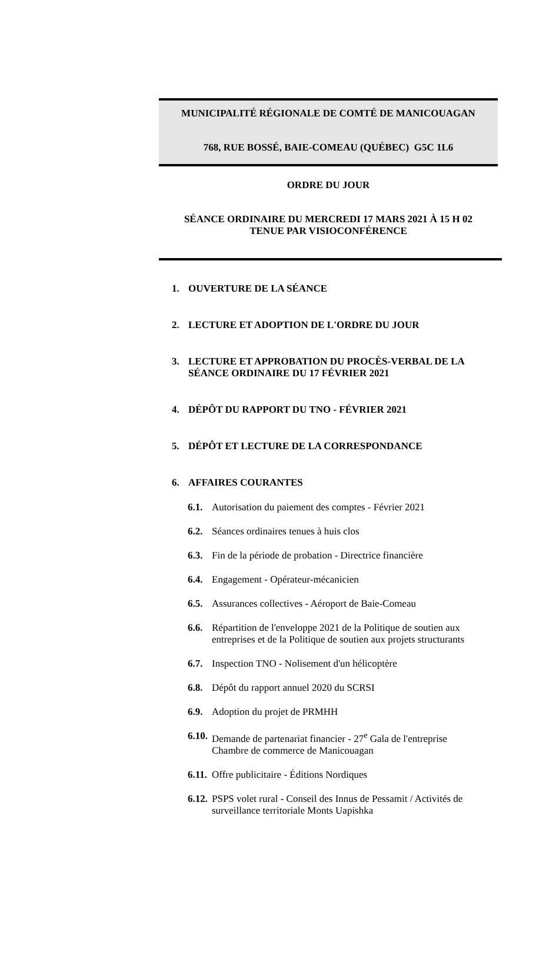MUNICIPALITÉ RÉGIONALE DE COMTÉ DE MANICOUAGAN
768, RUE BOSSÉ, BAIE-COMEAU (QUÉBEC) G5C 1L6
ORDRE DU JOUR
SÉANCE ORDINAIRE DU MERCREDI 17 MARS 2021 À 15 H 02
TENUE PAR VISIOCONFÉRENCE
1. OUVERTURE DE LA SÉANCE
2. LECTURE ET ADOPTION DE L'ORDRE DU JOUR
3. LECTURE ET APPROBATION DU PROCÈS-VERBAL DE LA
SÉANCE ORDINAIRE DU 17 FÉVRIER 2021
4. DÉPÔT DU RAPPORT DU TNO - FÉVRIER 2021
5. DÉPÔT ET LECTURE DE LA CORRESPONDANCE
6. AFFAIRES COURANTES
6.1. Autorisation du paiement des comptes - Février 2021
6.2. Séances ordinaires tenues à huis clos
6.3. Fin de la période de probation - Directrice financière
6.4. Engagement - Opérateur-mécanicien
6.5. Assurances collectives - Aéroport de Baie-Comeau
6.6. Répartition de l'enveloppe 2021 de la Politique de soutien aux entreprises et de la Politique de soutien aux projets structurants
6.7. Inspection TNO - Nolisement d'un hélicoptère
6.8. Dépôt du rapport annuel 2020 du SCRSI
6.9. Adoption du projet de PRMHH
6.10. Demande de partenariat financier - 27<sup>e</sup> Gala de l'entreprise
Chambre de commerce de Manicouagan
6.11. Offre publicitaire - Éditions Nordiques
6.12. PSPS volet rural - Conseil des Innus de Pessamit / Activités de surveillance territoriale Monts Uapishka